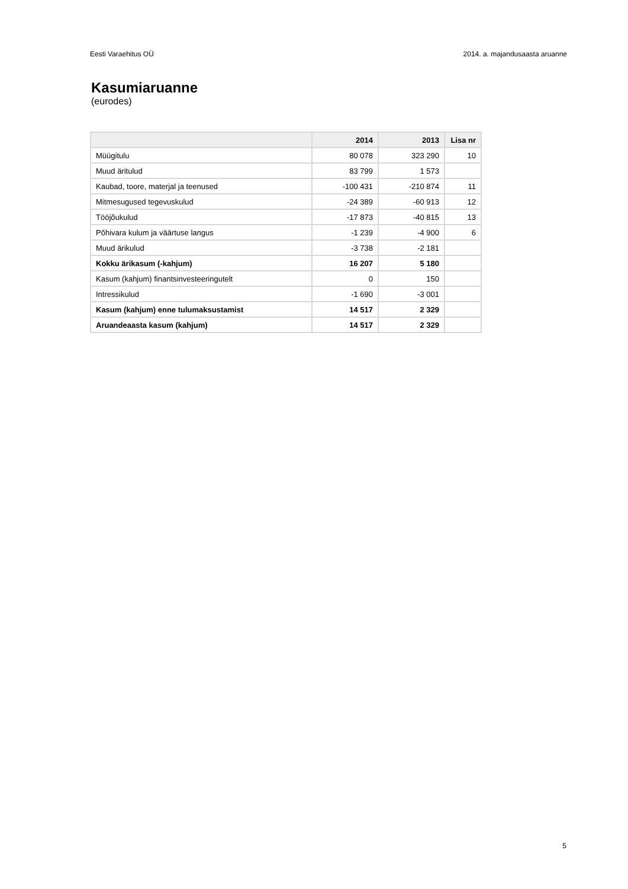Eesti Varaehitus OÜ 2014. a. majandusaasta aruanne
Kasumiaruanne
(eurodes)
| | 2014 | 2013 | Lisa nr |
| --- | --- | --- | --- |
| Müügitulu | 80 078 | 323 290 | 10 |
| Muud äritulud | 83 799 | 1 573 | |
| Kaubad, toore, materjal ja teenused | -100 431 | -210 874 | 11 |
| Mitmesugused tegevuskulud | -24 389 | -60 913 | 12 |
| Tööjõukulud | -17 873 | -40 815 | 13 |
| Põhivara kulum ja väärtuse langus | -1 239 | -4 900 | 6 |
| Muud ärikulud | -3 738 | -2 181 | |
| Kokku ärikasum (-kahjum) | 16 207 | 5 180 | |
| Kasum (kahjum) finantsinvesteeringutelt | 0 | 150 | |
| Intressikulud | -1 690 | -3 001 | |
| Kasum (kahjum) enne tulumaksustamist | 14 517 | 2 329 | |
| Aruandeaasta kasum (kahjum) | 14 517 | 2 329 | |
5